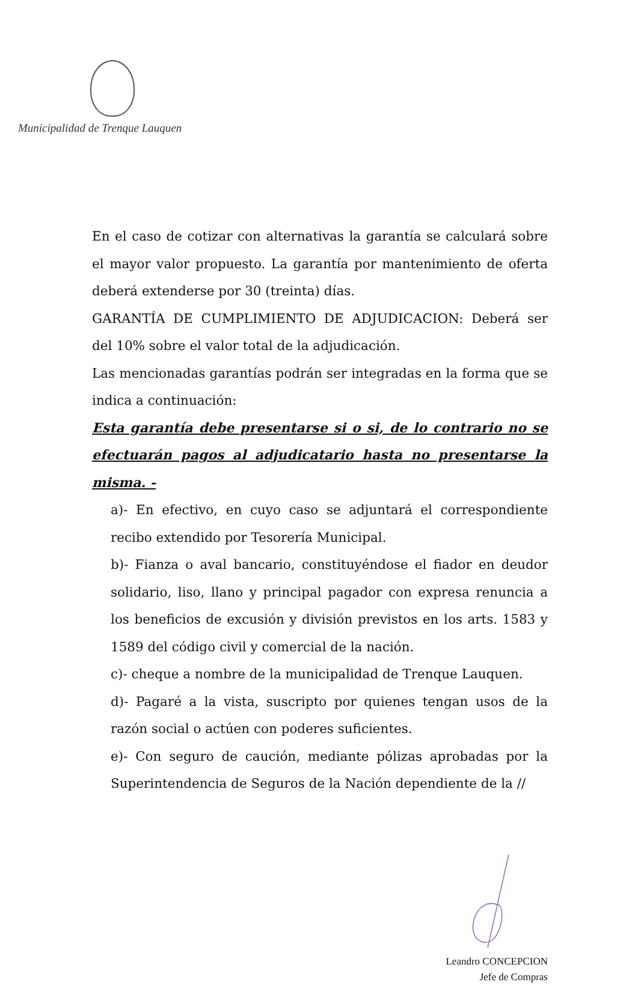Municipalidad de Trenque Lauquen
En el caso de cotizar con alternativas la garantía se calculará sobre el mayor valor propuesto. La garantía por mantenimiento de oferta deberá extenderse por 30 (treinta) días.
GARANTÍA DE CUMPLIMIENTO DE ADJUDICACION: Deberá ser del 10% sobre el valor total de la adjudicación.
Las mencionadas garantías podrán ser integradas en la forma que se indica a continuación:
Esta garantía debe presentarse si o si, de lo contrario no se efectuarán pagos al adjudicatario hasta no presentarse la misma. -
a)- En efectivo, en cuyo caso se adjuntará el correspondiente recibo extendido por Tesorería Municipal.
b)- Fianza o aval bancario, constituyéndose el fiador en deudor solidario, liso, llano y principal pagador con expresa renuncia a los beneficios de excusión y división previstos en los arts. 1583 y 1589 del código civil y comercial de la nación.
c)- cheque a nombre de la municipalidad de Trenque Lauquen.
d)- Pagaré a la vista, suscripto por quienes tengan usos de la razón social o actúen con poderes suficientes.
e)- Con seguro de caución, mediante pólizas aprobadas por la Superintendencia de Seguros de la Nación dependiente de la //
Leandro CONCEPCION
Jefe de Compras